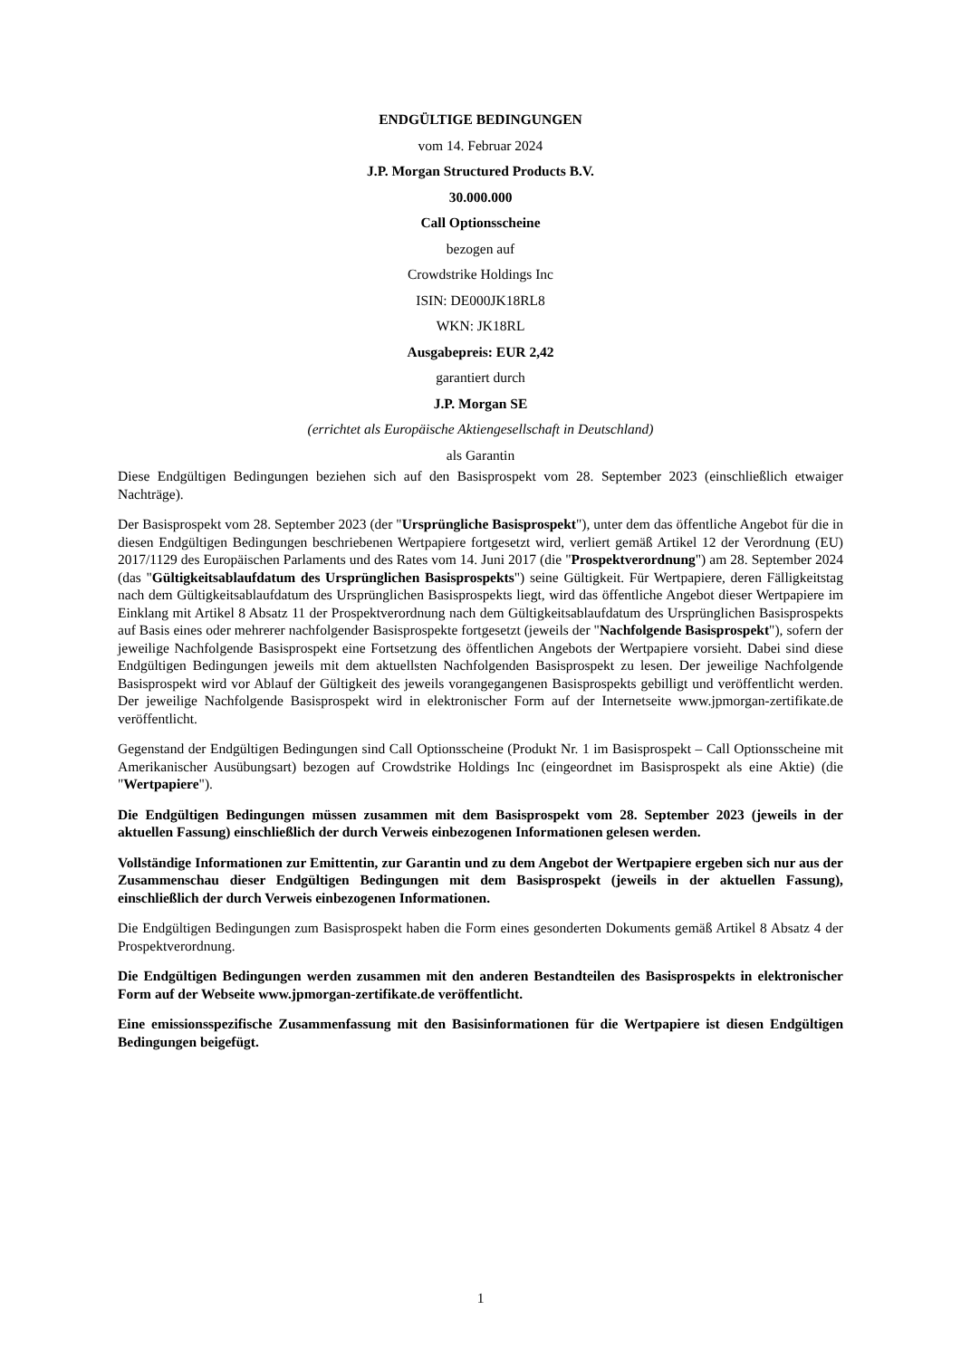ENDGÜLTIGE BEDINGUNGEN
vom 14. Februar 2024
J.P. Morgan Structured Products B.V.
30.000.000
Call Optionsscheine
bezogen auf
Crowdstrike Holdings Inc
ISIN: DE000JK18RL8
WKN: JK18RL
Ausgabepreis: EUR 2,42
garantiert durch
J.P. Morgan SE
(errichtet als Europäische Aktiengesellschaft in Deutschland)
als Garantin
Diese Endgültigen Bedingungen beziehen sich auf den Basisprospekt vom 28. September 2023 (einschließlich etwaiger Nachträge).
Der Basisprospekt vom 28. September 2023 (der "Ursprüngliche Basisprospekt"), unter dem das öffentliche Angebot für die in diesen Endgültigen Bedingungen beschriebenen Wertpapiere fortgesetzt wird, verliert gemäß Artikel 12 der Verordnung (EU) 2017/1129 des Europäischen Parlaments und des Rates vom 14. Juni 2017 (die "Prospektverordnung") am 28. September 2024 (das "Gültigkeitsablaufdatum des Ursprünglichen Basisprospekts") seine Gültigkeit. Für Wertpapiere, deren Fälligkeitstag nach dem Gültigkeitsablaufdatum des Ursprünglichen Basisprospekts liegt, wird das öffentliche Angebot dieser Wertpapiere im Einklang mit Artikel 8 Absatz 11 der Prospektverordnung nach dem Gültigkeitsablaufdatum des Ursprünglichen Basisprospekts auf Basis eines oder mehrerer nachfolgender Basisprospekte fortgesetzt (jeweils der "Nachfolgende Basisprospekt"), sofern der jeweilige Nachfolgende Basisprospekt eine Fortsetzung des öffentlichen Angebots der Wertpapiere vorsieht. Dabei sind diese Endgültigen Bedingungen jeweils mit dem aktuellsten Nachfolgenden Basisprospekt zu lesen. Der jeweilige Nachfolgende Basisprospekt wird vor Ablauf der Gültigkeit des jeweils vorangegangenen Basisprospekts gebilligt und veröffentlicht werden. Der jeweilige Nachfolgende Basisprospekt wird in elektronischer Form auf der Internetseite www.jpmorgan-zertifikate.de veröffentlicht.
Gegenstand der Endgültigen Bedingungen sind Call Optionsscheine (Produkt Nr. 1 im Basisprospekt – Call Optionsscheine mit Amerikanischer Ausübungsart) bezogen auf Crowdstrike Holdings Inc (eingeordnet im Basisprospekt als eine Aktie) (die "Wertpapiere").
Die Endgültigen Bedingungen müssen zusammen mit dem Basisprospekt vom 28. September 2023 (jeweils in der aktuellen Fassung) einschließlich der durch Verweis einbezogenen Informationen gelesen werden.
Vollständige Informationen zur Emittentin, zur Garantin und zu dem Angebot der Wertpapiere ergeben sich nur aus der Zusammenschau dieser Endgültigen Bedingungen mit dem Basisprospekt (jeweils in der aktuellen Fassung), einschließlich der durch Verweis einbezogenen Informationen.
Die Endgültigen Bedingungen zum Basisprospekt haben die Form eines gesonderten Dokuments gemäß Artikel 8 Absatz 4 der Prospektverordnung.
Die Endgültigen Bedingungen werden zusammen mit den anderen Bestandteilen des Basisprospekts in elektronischer Form auf der Webseite www.jpmorgan-zertifikate.de veröffentlicht.
Eine emissionsspezifische Zusammenfassung mit den Basisinformationen für die Wertpapiere ist diesen Endgültigen Bedingungen beigefügt.
1